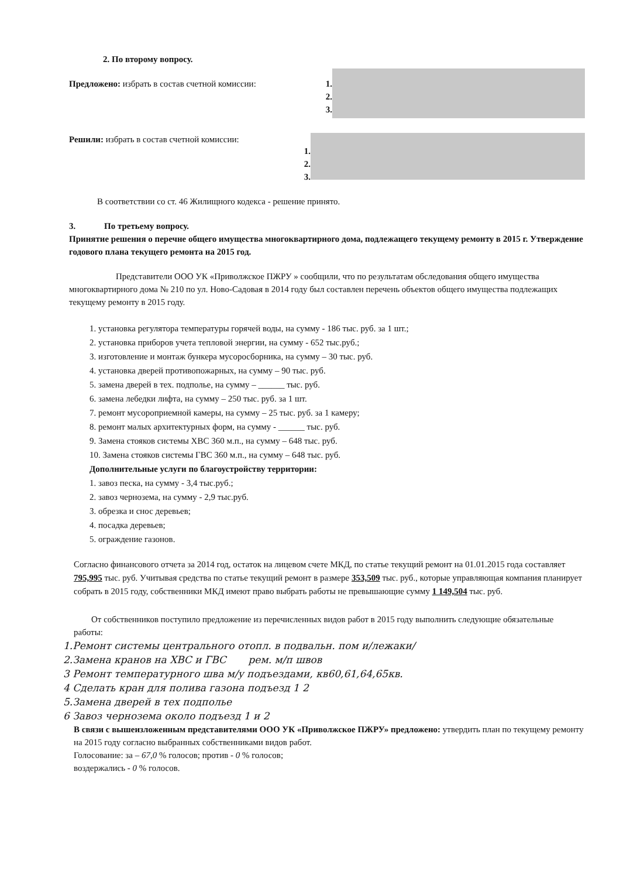2. По второму вопросу.
Предложено: избрать в состав счетной комиссии: 1.
2.
3.
Решили: избрать в состав счетной комиссии:
1.
2.
3.
В соответствии со ст. 46 Жилищного кодекса - решение принято.
3. По третьему вопросу.
Принятие решения о перечне общего имущества многоквартирного дома, подлежащего текущему ремонту в 2015 г. Утверждение годового плана текущего ремонта на 2015 год.
Представители ООО УК «Приволжское ПЖРУ » сообщили, что по результатам обследования общего имущества многоквартирного дома № 210 по ул. Ново-Садовая в 2014 году был составлен перечень объектов общего имущества подлежащих текущему ремонту в 2015 году.
1. установка регулятора температуры горячей воды, на сумму - 186 тыс. руб. за 1 шт.;
2. установка приборов учета тепловой энергии, на сумму - 652 тыс.руб.;
3. изготовление и монтаж бункера мусоросборника, на сумму – 30 тыс. руб.
4. установка дверей противопожарных, на сумму – 90 тыс. руб.
5. замена дверей в тех. подполье, на сумму – ______ тыс. руб.
6. замена лебедки лифта, на сумму – 250 тыс. руб. за 1 шт.
7. ремонт мусороприемной камеры, на сумму – 25 тыс. руб. за 1 камеру;
8. ремонт малых архитектурных форм, на сумму - ______ тыс. руб.
9. Замена стояков системы ХВС 360 м.п., на сумму – 648 тыс. руб.
10. Замена стояков системы ГВС 360 м.п., на сумму – 648 тыс. руб.
Дополнительные услуги по благоустройству территории:
1. завоз песка, на сумму - 3,4 тыс.руб.;
2. завоз чернозема, на сумму - 2,9 тыс.руб.
3. обрезка и снос деревьев;
4. посадка деревьев;
5. ограждение газонов.
Согласно финансового отчета за 2014 год, остаток на лицевом счете МКД, по статье текущий ремонт на 01.01.2015 года составляет 795,995 тыс. руб. Учитывая средства по статье текущий ремонт в размере 353,509 тыс. руб., которые управляющая компания планирует собрать в 2015 году, собственники МКД имеют право выбрать работы не превышающие сумму 1 149,504 тыс. руб.
От собственников поступило предложение из перечисленных видов работ в 2015 году выполнить следующие обязательные работы:
1.Ремонт системы центрального отопл. в подвальн. пом и/лежаки/
2.Замена кранов на ХВС и ГВС рем. м/п швов
3 Ремонт температурного шва м/у подъездами, кв60,61,64,65кв.
4 Сделать кран для полива газона подъезд 1 2
5.Замена дверей в тех подполье
6 Завоз чернозема около подъезд 1 и 2
В связи с вышеизложенным представителями ООО УК «Приволжское ПЖРУ» предложено: утвердить план по текущему ремонту на 2015 году согласно выбранных собственниками видов работ.
Голосование: за – 67,0 % голосов; против - 0 % голосов;
воздержались - 0 % голосов.